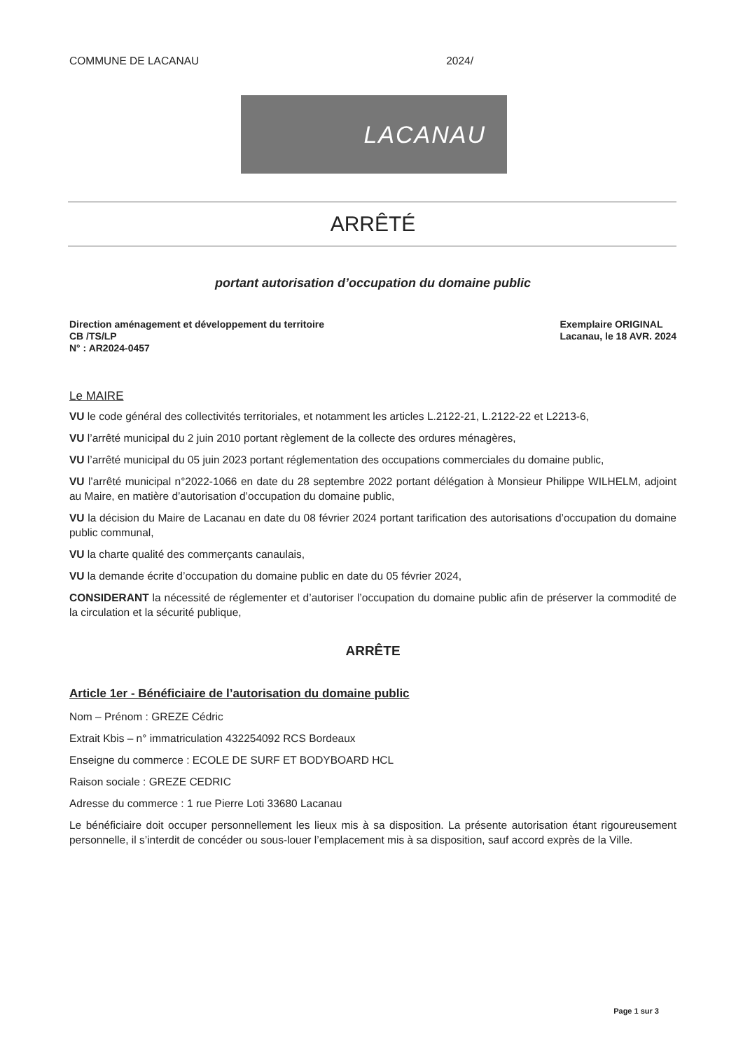COMMUNE DE LACANAU 2024/
LACANAU
ARRÊTÉ
portant autorisation d’occupation du domaine public
Direction aménagement et développement du territoire
CB /TS/LP
N° : AR2024-0457
Exemplaire ORIGINAL
Lacanau, le 18 AVR. 2024
Le MAIRE
VU le code général des collectivités territoriales, et notamment les articles L.2122-21, L.2122-22 et L2213-6,
VU l’arrêté municipal du 2 juin 2010 portant règlement de la collecte des ordures ménagères,
VU l’arrêté municipal du 05 juin 2023 portant réglementation des occupations commerciales du domaine public,
VU l’arrêté municipal n°2022-1066 en date du 28 septembre 2022 portant délégation à Monsieur Philippe WILHELM, adjoint au Maire, en matière d’autorisation d’occupation du domaine public,
VU la décision du Maire de Lacanau en date du 08 février 2024 portant tarification des autorisations d’occupation du domaine public communal,
VU la charte qualité des commerçants canaulais,
VU la demande écrite d’occupation du domaine public en date du 05 février 2024,
CONSIDERANT la nécessité de réglementer et d’autoriser l’occupation du domaine public afin de préserver la commodité de la circulation et la sécurité publique,
ARRÊTE
Article 1er - Bénéficiaire de l’autorisation du domaine public
Nom – Prénom : GREZE Cédric
Extrait Kbis – n° immatriculation 432254092 RCS Bordeaux
Enseigne du commerce : ECOLE DE SURF ET BODYBOARD HCL
Raison sociale : GREZE CEDRIC
Adresse du commerce : 1 rue Pierre Loti 33680 Lacanau
Le bénéficiaire doit occuper personnellement les lieux mis à sa disposition. La présente autorisation étant rigoureusement personnelle, il s’interdit de concéder ou sous-louer l’emplacement mis à sa disposition, sauf accord exprès de la Ville.
Page 1 sur 3